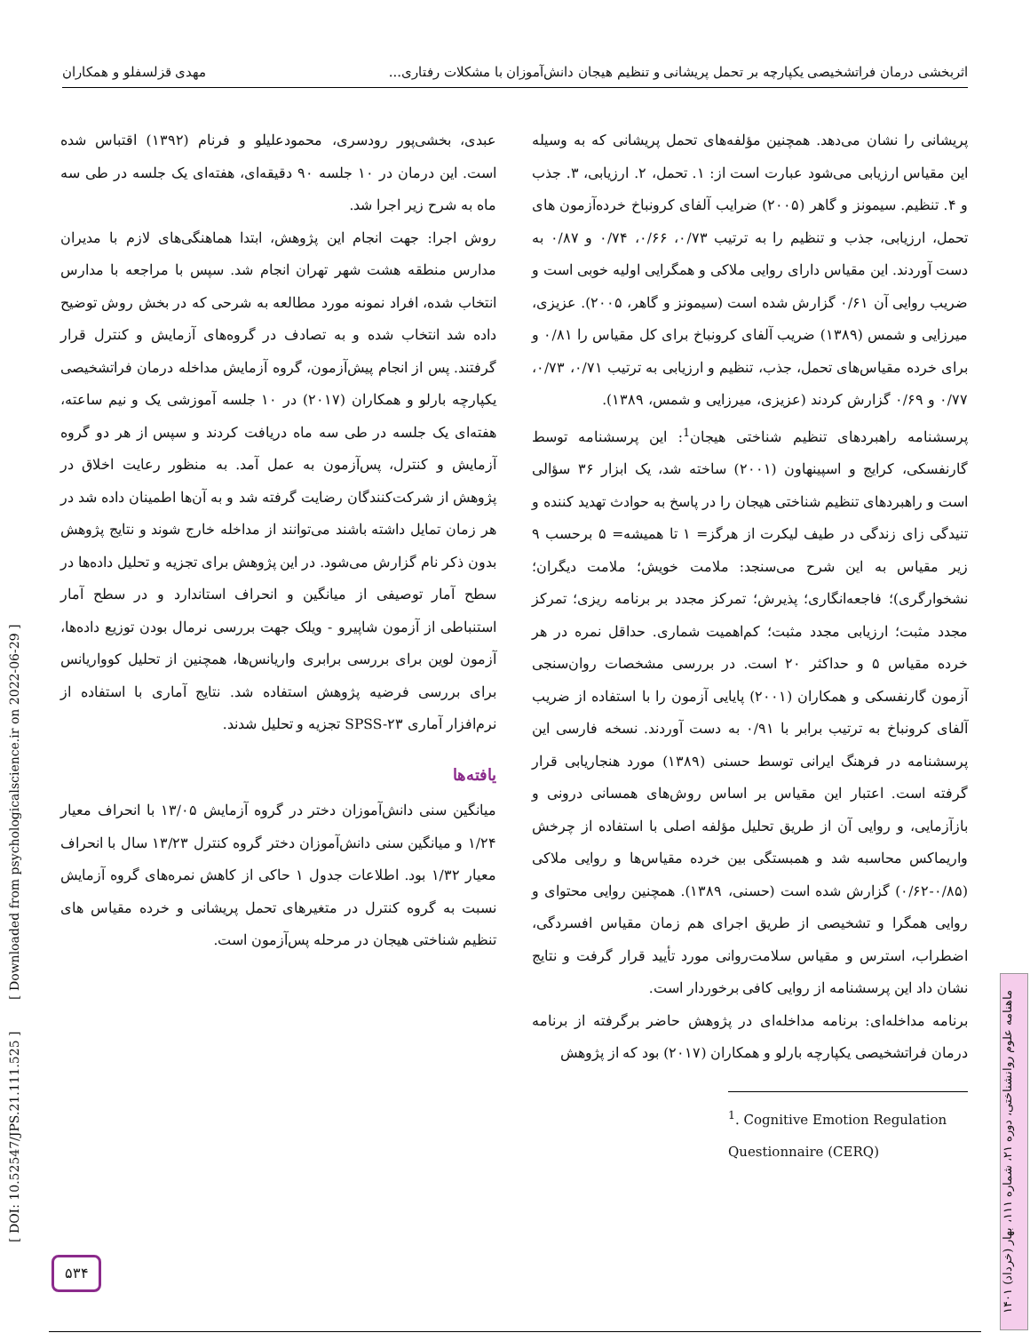اثربخشی درمان فراتشخیصی یکپارچه بر تحمل پریشانی و تنظیم هیجان دانش‌آموزان با مشکلات رفتاری... مهدی قزلسفلو و همکاران
پریشانی را نشان می‌دهد. همچنین مؤلفه‌های تحمل پریشانی که به وسیله این مقیاس ارزیابی می‌شود عبارت است از: ۱. تحمل، ۲. ارزیابی، ۳. جذب و ۴. تنظیم. سیمونز و گاهر (۲۰۰۵) ضرایب آلفای کرونباخ خرده‌آزمون های تحمل، ارزیابی، جذب و تنظیم را به ترتیب ۰/۷۳، ۰/۶۶، ۰/۷۴ و ۰/۸۷ به دست آوردند. این مقیاس دارای روایی ملاکی و همگرایی اولیه خوبی است و ضریب روایی آن ۰/۶۱ گزارش شده است (سیمونز و گاهر، ۲۰۰۵). عزیزی، میرزایی و شمس (۱۳۸۹) ضریب آلفای کرونباخ برای کل مقیاس را ۰/۸۱ و برای خرده مقیاس‌های تحمل، جذب، تنظیم و ارزیابی به ترتیب ۰/۷۱، ۰/۷۳، ۰/۷۷ و ۰/۶۹ گزارش کردند (عزیزی، میرزایی و شمس، ۱۳۸۹).
پرسشنامه راهبردهای تنظیم شناختی هیجان<sup>1</sup>: این پرسشنامه توسط گارنفسکی، کرایج و اسپینهاون (۲۰۰۱) ساخته شد، یک ابزار ۳۶ سؤالی است و راهبردهای تنظیم شناختی هیجان را در پاسخ به حوادث تهدید کننده و تنیدگی زای زندگی در طیف لیکرت از هرگز= ۱ تا همیشه= ۵ برحسب ۹ زیر مقیاس به این شرح می‌سنجد: ملامت خویش؛ ملامت دیگران؛ نشخوارگری)؛ فاجعه‌انگاری؛ پذیرش؛ تمرکز مجدد بر برنامه ریزی؛ تمرکز مجدد مثبت؛ ارزیابی مجدد مثبت؛ کم‌اهمیت شماری. حداقل نمره در هر خرده مقیاس ۵ و حداکثر ۲۰ است. در بررسی مشخصات روان‌سنجی آزمون گارنفسکی و همکاران (۲۰۰۱) پایایی آزمون را با استفاده از ضریب آلفای کرونباخ به ترتیب برابر با ۰/۹۱ به دست آوردند. نسخه فارسی این پرسشنامه در فرهنگ ایرانی توسط حسنی (۱۳۸۹) مورد هنجاریابی قرار گرفته است. اعتبار این مقیاس بر اساس روش‌های همسانی درونی و بازآزمایی، و روایی آن از طریق تحلیل مؤلفه اصلی با استفاده از چرخش واریماکس محاسبه شد و همبستگی بین خرده مقیاس‌ها و روایی ملاکی (۰/۸۵-۰/۶۲) گزارش شده است (حسنی، ۱۳۸۹). همچنین روایی محتوای و روایی همگرا و تشخیصی از طریق اجرای هم زمان مقیاس افسردگی، اضطراب، استرس و مقیاس سلامت‌روانی مورد تأیید قرار گرفت و نتایج نشان داد این پرسشنامه از روایی کافی برخوردار است.
برنامه مداخله‌ای: برنامه مداخله‌ای در پژوهش حاضر برگرفته از برنامه درمان فراتشخیصی یکپارچه بارلو و همکاران (۲۰۱۷) بود که از پژوهش
<sup>1</sup>. Cognitive Emotion Regulation Questionnaire (CERQ)
عبدی، بخشی‌پور رودسری، محمودعلیلو و فرنام (۱۳۹۲) اقتباس شده است. این درمان در ۱۰ جلسه ۹۰ دقیقه‌ای، هفته‌ای یک جلسه در طی سه ماه به شرح زیر اجرا شد.
روش اجرا: جهت انجام این پژوهش، ابتدا هماهنگی‌های لازم با مدیران مدارس منطقه هشت شهر تهران انجام شد. سپس با مراجعه با مدارس انتخاب شده، افراد نمونه مورد مطالعه به شرحی که در بخش روش توضیح داده شد انتخاب شده و به تصادف در گروه‌های آزمایش و کنترل قرار گرفتند. پس از انجام پیش‌آزمون، گروه آزمایش مداخله درمان فراتشخیصی یکپارچه بارلو و همکاران (۲۰۱۷) در ۱۰ جلسه آموزشی یک و نیم ساعته، هفته‌ای یک جلسه در طی سه ماه دریافت کردند و سپس از هر دو گروه آزمایش و کنترل، پس‌آزمون به عمل آمد. به منظور رعایت اخلاق در پژوهش از شرکت‌کنندگان رضایت گرفته شد و به آن‌ها اطمینان داده شد در هر زمان تمایل داشته باشند می‌توانند از مداخله خارج شوند و نتایج پژوهش بدون ذکر نام گزارش می‌شود. در این پژوهش برای تجزیه و تحلیل داده‌ها در سطح آمار توصیفی از میانگین و انحراف استاندارد و در سطح آمار استنباطی از آزمون شاپیرو - ویلک جهت بررسی نرمال بودن توزیع داده‌ها، آزمون لوین برای بررسی برابری واریانس‌ها، همچنین از تحلیل کوواریانس برای بررسی فرضیه پژوهش استفاده شد. نتایج آماری با استفاده از نرم‌افزار آماری SPSS-۲۳ تجزیه و تحلیل شدند.
یافته‌ها
میانگین سنی دانش‌آموزان دختر در گروه آزمایش ۱۳/۰۵ با انحراف معیار ۱/۲۴ و میانگین سنی دانش‌آموزان دختر گروه کنترل ۱۳/۲۳ سال با انحراف معیار ۱/۳۲ بود. اطلاعات جدول ۱ حاکی از کاهش نمره‌های گروه آزمایش نسبت به گروه کنترل در متغیرهای تحمل پریشانی و خرده مقیاس های تنظیم شناختی هیجان در مرحله پس‌آزمون است.
[ DOI: 10.52547/JPS.21.111.525 ] [ Downloaded from psychologicalscience.ir on 2022-06-29 ]
ماهنامه علوم روانشناختی، دوره ۲۱، شماره ۱۱۱، بهار (خرداد) ۱۴۰۱
۵۳۴